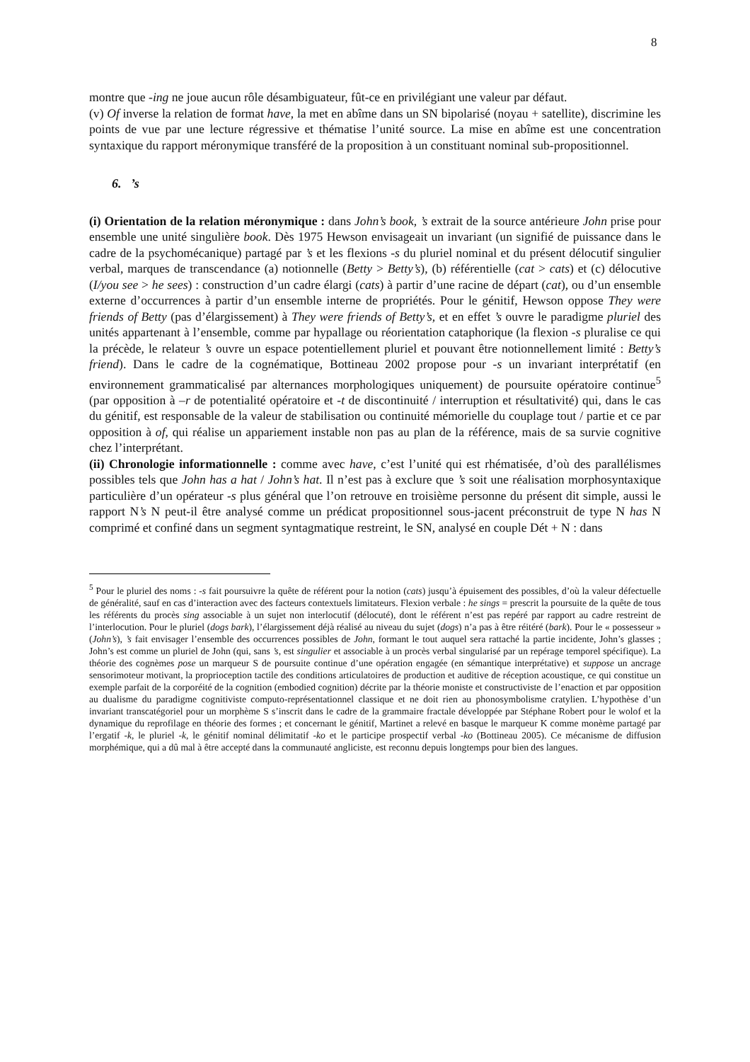8
montre que -ing ne joue aucun rôle désambiguateur, fût-ce en privilégiant une valeur par défaut.
(v) Of inverse la relation de format have, la met en abîme dans un SN bipolarisé (noyau + satellite), discrimine les points de vue par une lecture régressive et thématise l’unité source. La mise en abîme est une concentration syntaxique du rapport méronymique transféré de la proposition à un constituant nominal sub-propositionnel.
6. ’s
(i) Orientation de la relation méronymique : dans John’s book, ’s extrait de la source antérieure John prise pour ensemble une unité singulière book. Dès 1975 Hewson envisageait un invariant (un signifié de puissance dans le cadre de la psychomécanique) partagé par ’s et les flexions -s du pluriel nominal et du présent délocutif singulier verbal, marques de transcendance (a) notionnelle (Betty > Betty’s), (b) référentielle (cat > cats) et (c) délocutive (I/you see > he sees) : construction d’un cadre élargi (cats) à partir d’une racine de départ (cat), ou d’un ensemble externe d’occurrences à partir d’un ensemble interne de propriétés. Pour le génitif, Hewson oppose They were friends of Betty (pas d’élargissement) à They were friends of Betty’s, et en effet ’s ouvre le paradigme pluriel des unités appartenant à l’ensemble, comme par hypallage ou réorientation cataphorique (la flexion -s pluralise ce qui la précède, le relateur ’s ouvre un espace potentiellement pluriel et pouvant être notionnellement limité : Betty’s friend). Dans le cadre de la cognématique, Bottineau 2002 propose pour -s un invariant interprétatif (en environnement grammaticalisé par alternances morphologiques uniquement) de poursuite opératoire continue<sup>5</sup> (par opposition à –r de potentialité opératoire et -t de discontinuité / interruption et résultativité) qui, dans le cas du génitif, est responsable de la valeur de stabilisation ou continuité mémorielle du couplage tout / partie et ce par opposition à of, qui réalise un appariement instable non pas au plan de la référence, mais de sa survie cognitive chez l’interprétant.
(ii) Chronologie informationnelle : comme avec have, c’est l’unité qui est rhématisée, d’où des parallélismes possibles tels que John has a hat / John’s hat. Il n’est pas à exclure que ’s soit une réalisation morphosyntaxique particulière d’un opérateur -s plus général que l’on retrouve en troisième personne du présent dit simple, aussi le rapport N’s N peut-il être analysé comme un prédicat propositionnel sous-jacent préconstruit de type N has N comprimé et confiné dans un segment syntagmatique restreint, le SN, analysé en couple Dét + N : dans
<sup>5</sup> Pour le pluriel des noms : -s fait poursuivre la quête de référent pour la notion (cats) jusqu’à épuisement des possibles, d’où la valeur défectuelle de généralité, sauf en cas d’interaction avec des facteurs contextuels limitateurs. Flexion verbale : he sings = prescrit la poursuite de la quête de tous les référents du procès sing associable à un sujet non interlocutif (délocuté), dont le référent n’est pas repéré par rapport au cadre restreint de l’interlocution. Pour le pluriel (dogs bark), l’élargissement déjà réalisé au niveau du sujet (dogs) n’a pas à être réitéré (bark). Pour le « possesseur » (John’s), ’s fait envisager l’ensemble des occurrences possibles de John, formant le tout auquel sera rattaché la partie incidente, John’s glasses ; John’s est comme un pluriel de John (qui, sans ’s, est singulier et associable à un procès verbal singularisé par un repérage temporel spécifique). La théorie des cognèmes pose un marqueur S de poursuite continue d’une opération engagée (en sémantique interprétative) et suppose un ancrage sensorimoteur motivant, la proprioception tactile des conditions articulatoires de production et auditive de réception acoustique, ce qui constitue un exemple parfait de la corporéité de la cognition (embodied cognition) décrite par la théorie moniste et constructiviste de l’enaction et par opposition au dualisme du paradigme cognitiviste computo-représentationnel classique et ne doit rien au phonosymbolisme cratylien. L’hypothèse d’un invariant transcatégoriel pour un morphème S s’inscrit dans le cadre de la grammaire fractale développée par Stéphane Robert pour le wolof et la dynamique du reprofilage en théorie des formes ; et concernant le génitif, Martinet a relevé en basque le marqueur K comme monème partagé par l’ergatif -k, le pluriel -k, le génitif nominal délimitatif -ko et le participe prospectif verbal -ko (Bottineau 2005). Ce mécanisme de diffusion morphémique, qui a dû mal à être accepté dans la communauté angliciste, est reconnu depuis longtemps pour bien des langues.